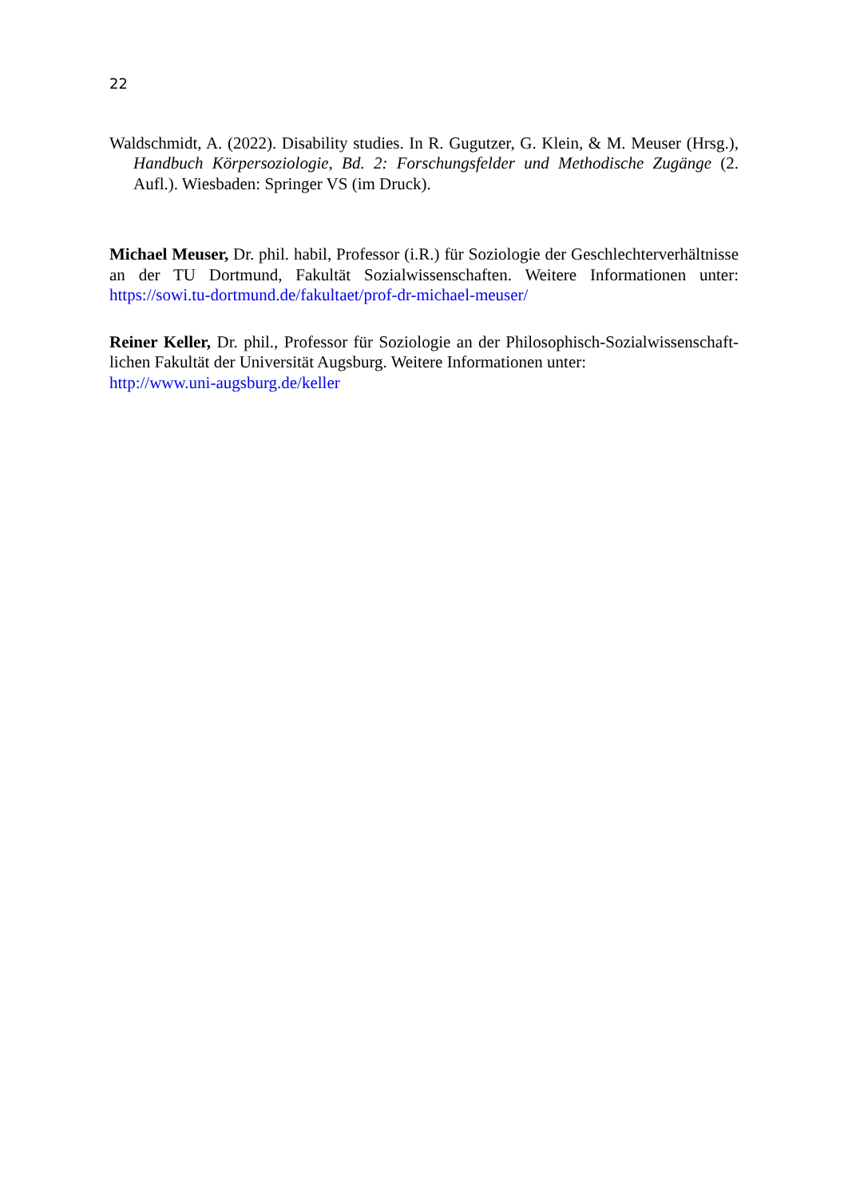22
Waldschmidt, A. (2022). Disability studies. In R. Gugutzer, G. Klein, & M. Meuser (Hrsg.), Handbuch Körpersoziologie, Bd. 2: Forschungsfelder und Methodische Zugänge (2. Aufl.). Wiesbaden: Springer VS (im Druck).
Michael Meuser, Dr. phil. habil, Professor (i.R.) für Soziologie der Geschlechterverhält­nisse an der TU Dortmund, Fakultät Sozialwissenschaften. Weitere Informationen unter: https://sowi.tu-dortmund.de/fakultaet/prof-dr-michael-meuser/
Reiner Keller, Dr. phil., Professor für Soziologie an der Philosophisch-Sozialwissenschaft­lichen Fakultät der Universität Augsburg. Weitere Informationen unter:
http://www.uni-augsburg.de/keller